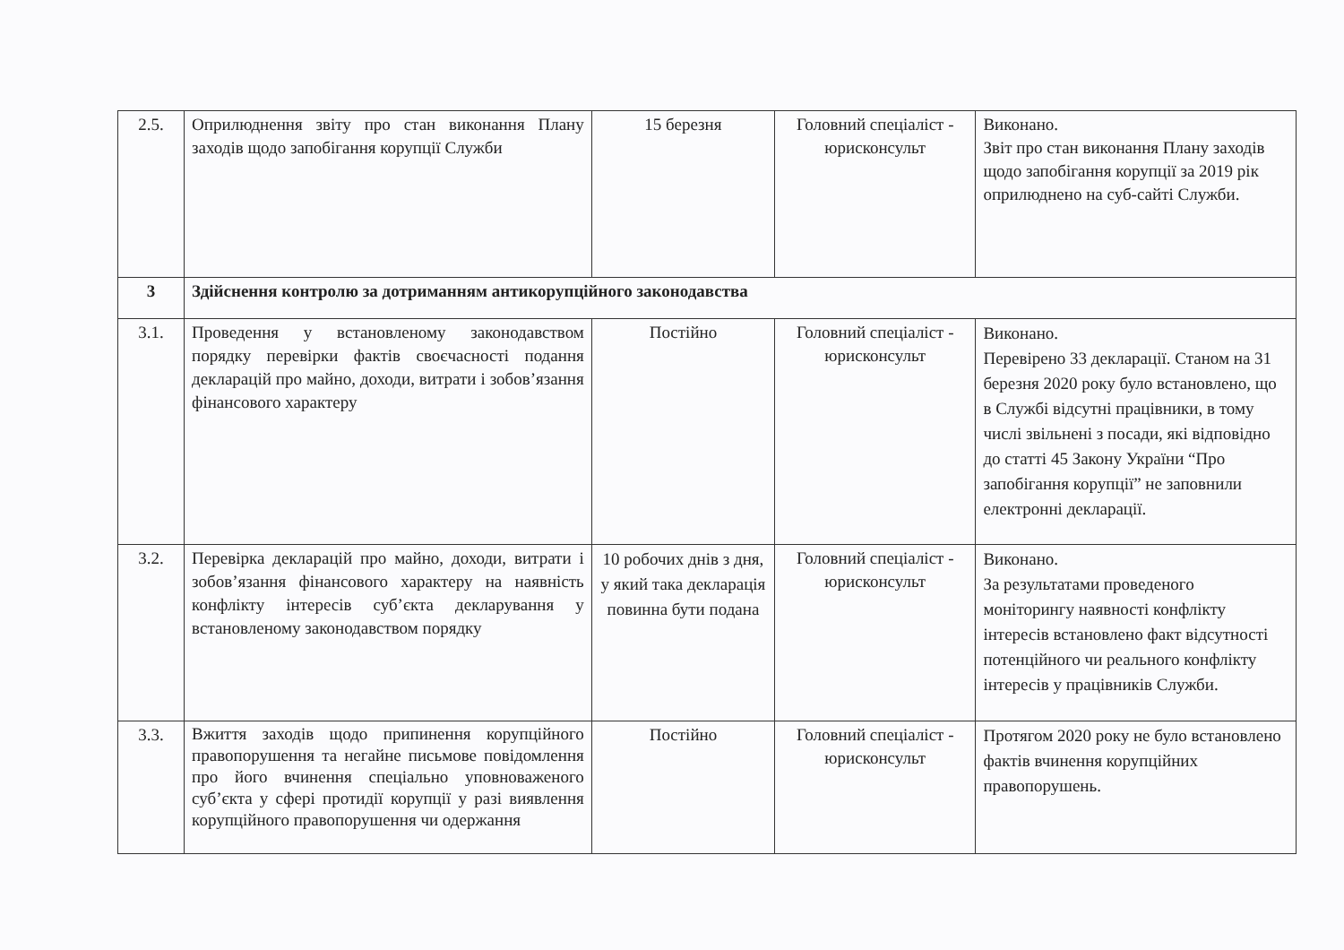| 2.5. | Оприлюднення звіту про стан виконання Плану заходів щодо запобігання корупції Служби | 15 березня | Головний спеціаліст - юрисконсульт | Виконано. Звіт про стан виконання Плану заходів щодо запобігання корупції за 2019 рік оприлюднено на суб-сайті Служби. |
| 3 | Здійснення контролю за дотриманням антикорупційного законодавства | | | |
| 3.1. | Проведення у встановленому законодавством порядку перевірки фактів своєчасності подання декларацій про майно, доходи, витрати і зобов’язання фінансового характеру | Постійно | Головний спеціаліст - юрисконсульт | Виконано. Перевірено 33 декларації. Станом на 31 березня 2020 року було встановлено, що в Службі відсутні працівники, в тому числі звільнені з посади, які відповідно до статті 45 Закону України “Про запобігання корупції” не заповнили електронні декларації. |
| 3.2. | Перевірка декларацій про майно, доходи, витрати і зобов’язання фінансового характеру на наявність конфлікту інтересів суб’єкта декларування у встановленому законодавством порядку | 10 робочих днів з дня, у який така декларація повинна бути подана | Головний спеціаліст - юрисконсульт | Виконано. За результатами проведеного моніторингу наявності конфлікту інтересів встановлено факт відсутності потенційного чи реального конфлікту інтересів у працівників Служби. |
| 3.3. | Вжиття заходів щодо припинення корупційного правопорушення та негайне письмове повідомлення про його вчинення спеціально уповноваженого суб’єкта у сфері протидії корупції у разі виявлення корупційного правопорушення чи одержання | Постійно | Головний спеціаліст - юрисконсульт | Протягом 2020 року не було встановлено фактів вчинення корупційних правопорушень. |